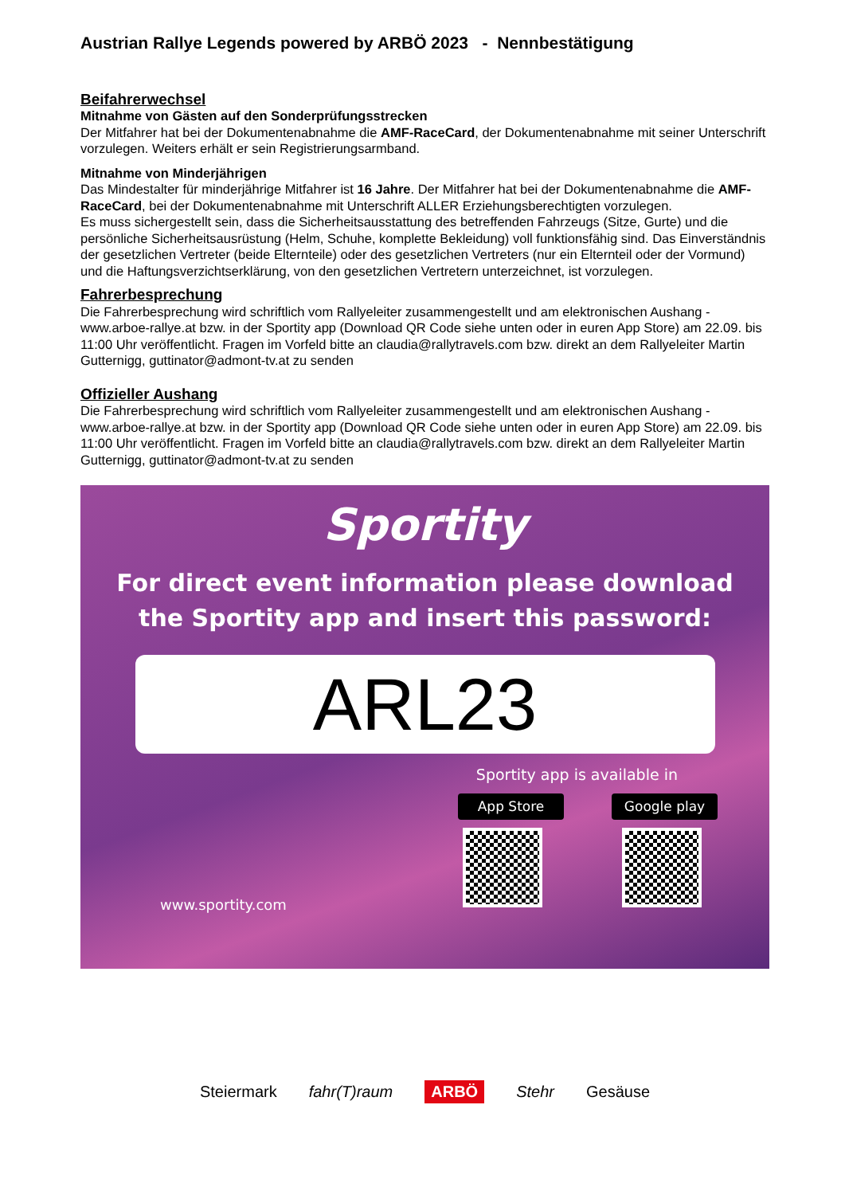Austrian Rallye Legends powered by ARBÖ 2023 - Nennbestätigung
Beifahrerwechsel
Mitnahme von Gästen auf den Sonderprüfungsstrecken
Der Mitfahrer hat bei der Dokumentenabnahme die AMF-RaceCard, der Dokumentenabnahme mit seiner Unterschrift vorzulegen. Weiters erhält er sein Registrierungsarmband.
Mitnahme von Minderjährigen
Das Mindestalter für minderjährige Mitfahrer ist 16 Jahre. Der Mitfahrer hat bei der Dokumentenabnahme die AMF-RaceCard, bei der Dokumentenabnahme mit Unterschrift ALLER Erziehungsberechtigten vorzulegen.
Es muss sichergestellt sein, dass die Sicherheitsausstattung des betreffenden Fahrzeugs (Sitze, Gurte) und die persönliche Sicherheitsausrüstung (Helm, Schuhe, komplette Bekleidung) voll funktionsfähig sind. Das Einverständnis der gesetzlichen Vertreter (beide Elternteile) oder des gesetzlichen Vertreters (nur ein Elternteil oder der Vormund) und die Haftungsverzichtserklärung, von den gesetzlichen Vertretern unterzeichnet, ist vorzulegen.
Fahrerbesprechung
Die Fahrerbesprechung wird schriftlich vom Rallyeleiter zusammengestellt und am elektronischen Aushang - www.arboe-rallye.at bzw. in der Sportity app (Download QR Code siehe unten oder in euren App Store) am 22.09. bis 11:00 Uhr veröffentlicht. Fragen im Vorfeld bitte an claudia@rallytravels.com bzw. direkt an dem Rallyeleiter Martin Gutternigg, guttinator@admont-tv.at zu senden
Offizieller Aushang
Die Fahrerbesprechung wird schriftlich vom Rallyeleiter zusammengestellt und am elektronischen Aushang - www.arboe-rallye.at bzw. in der Sportity app (Download QR Code siehe unten oder in euren App Store) am 22.09. bis 11:00 Uhr veröffentlicht. Fragen im Vorfeld bitte an claudia@rallytravels.com bzw. direkt an dem Rallyeleiter Martin Gutternigg, guttinator@admont-tv.at zu senden
Sportity
For direct event information please download
the Sportity app and insert this password:
ARL23
Sportity app is available in
App Store Google play
www.sportity.com
Steiermark fahr(T)raum ARBÖ Stehr Gesäuse